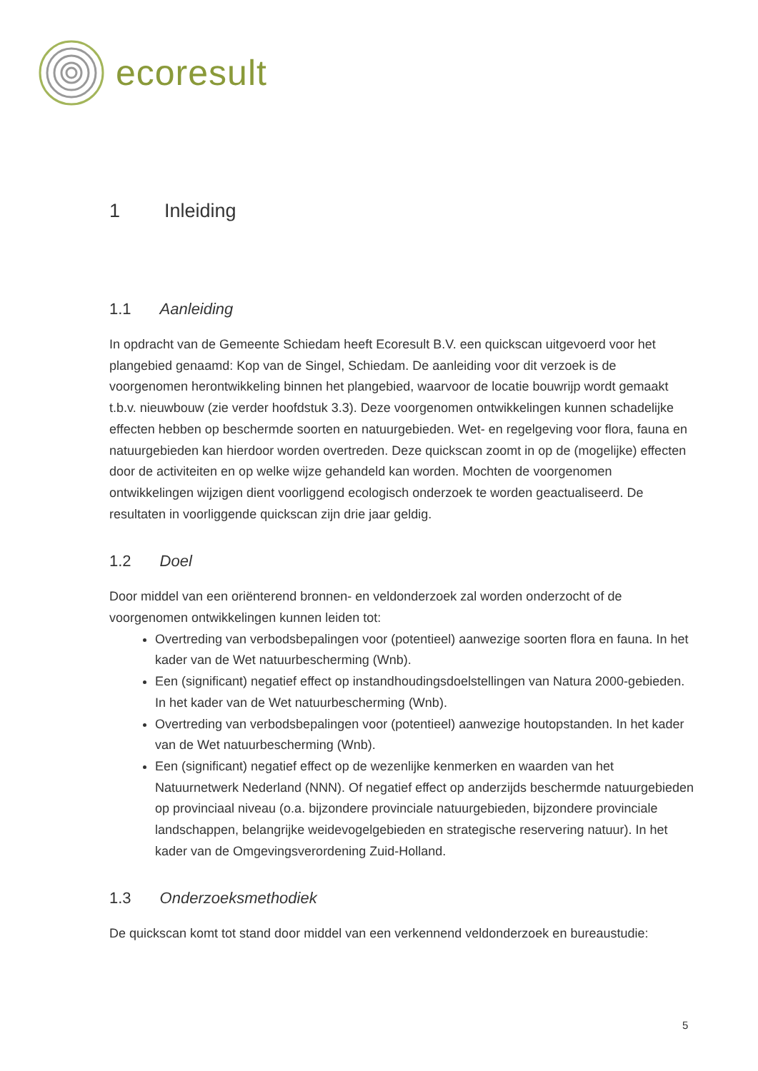ecoresult
1 Inleiding
1.1 Aanleiding
In opdracht van de Gemeente Schiedam heeft Ecoresult B.V. een quickscan uitgevoerd voor het plangebied genaamd: Kop van de Singel, Schiedam. De aanleiding voor dit verzoek is de voorgenomen herontwikkeling binnen het plangebied, waarvoor de locatie bouwrijp wordt gemaakt t.b.v. nieuwbouw (zie verder hoofdstuk 3.3). Deze voorgenomen ontwikkelingen kunnen schadelijke effecten hebben op beschermde soorten en natuurgebieden. Wet- en regelgeving voor flora, fauna en natuurgebieden kan hierdoor worden overtreden. Deze quickscan zoomt in op de (mogelijke) effecten door de activiteiten en op welke wijze gehandeld kan worden. Mochten de voorgenomen ontwikkelingen wijzigen dient voorliggend ecologisch onderzoek te worden geactualiseerd. De resultaten in voorliggende quickscan zijn drie jaar geldig.
1.2 Doel
Door middel van een oriënterend bronnen- en veldonderzoek zal worden onderzocht of de voorgenomen ontwikkelingen kunnen leiden tot:
Overtreding van verbodsbepalingen voor (potentieel) aanwezige soorten flora en fauna. In het kader van de Wet natuurbescherming (Wnb).
Een (significant) negatief effect op instandhoudingsdoelstellingen van Natura 2000-gebieden. In het kader van de Wet natuurbescherming (Wnb).
Overtreding van verbodsbepalingen voor (potentieel) aanwezige houtopstanden. In het kader van de Wet natuurbescherming (Wnb).
Een (significant) negatief effect op de wezenlijke kenmerken en waarden van het Natuurnetwerk Nederland (NNN). Of negatief effect op anderzijds beschermde natuurgebieden op provinciaal niveau (o.a. bijzondere provinciale natuurgebieden, bijzondere provinciale landschappen, belangrijke weidevogelgebieden en strategische reservering natuur). In het kader van de Omgevingsverordening Zuid-Holland.
1.3 Onderzoeksmethodiek
De quickscan komt tot stand door middel van een verkennend veldonderzoek en bureaustudie:
5